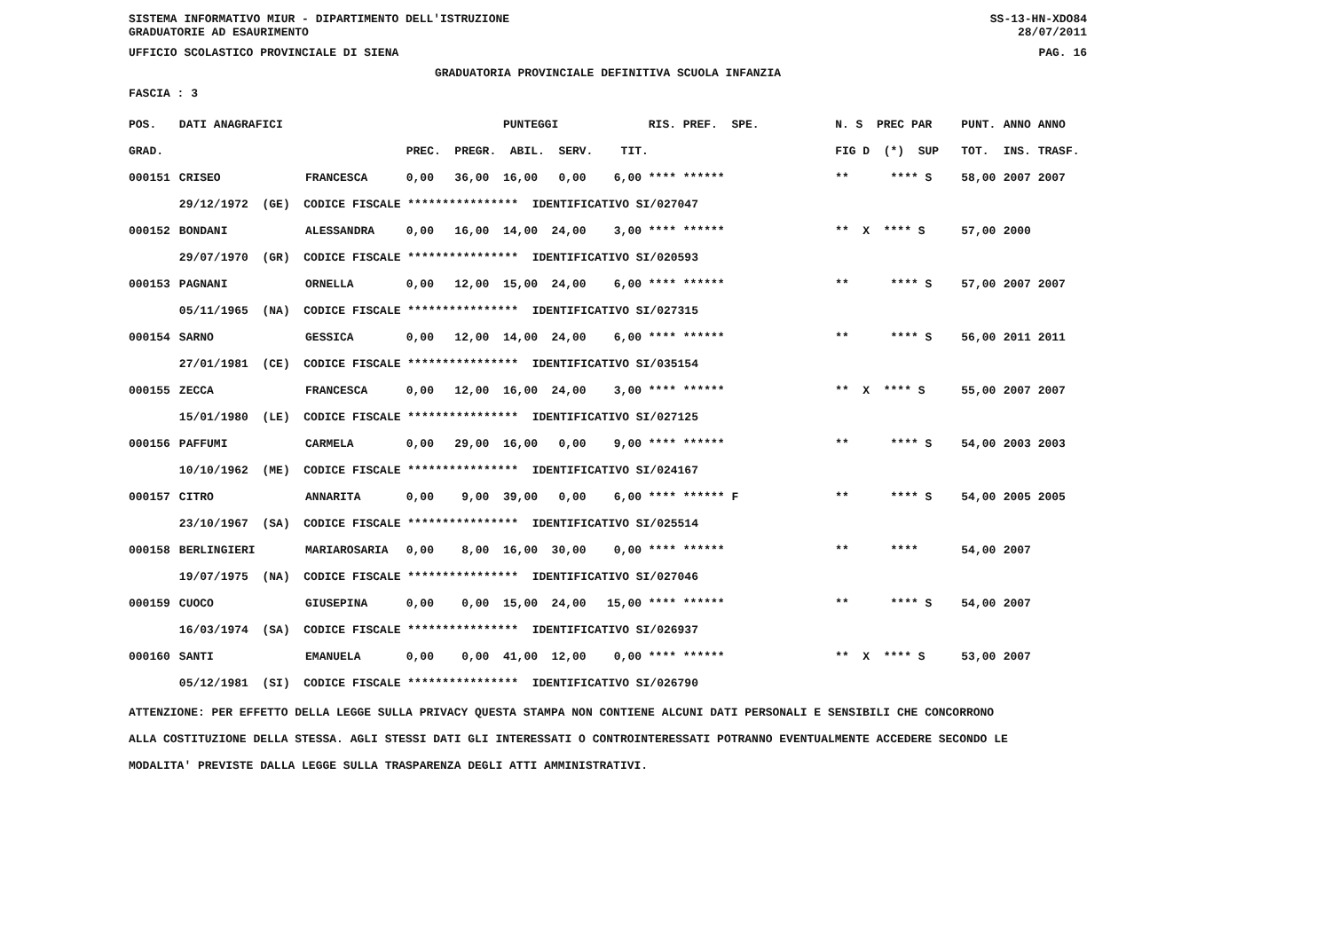SISTEMA INFORMATIVO MIUR - DIPARTIMENTO DELL'ISTRUZIONE SS-13-HN-XDO84
GRADUATORIE AD ESAURIMENTO 28/07/2011
UFFICIO SCOLASTICO PROVINCIALE DI SIENA PAG. 16
GRADUATORIA PROVINCIALE DEFINITIVA SCUOLA INFANZIA
FASCIA : 3
| POS. | DATI ANAGRAFICI | | PUNTEGGI RIS. PREF. SPE. | N. S PREC PAR | PUNT. | ANNO ANNO |
| --- | --- | --- | --- | --- | --- | --- |
| GRAD. | | | PREC. PREGR. ABIL. SERV. TIT. | FIG D (*) SUP | TOT. | INS. TRASF. |
| 000151 | CRISEO | FRANCESCA | 0,00 36,00 16,00 0,00 6,00 **** ****** | ** **** S | 58,00 | 2007 2007 |
| | 29/12/1972 (GE) CODICE FISCALE **************** IDENTIFICATIVO SI/027047 | | | | | |
| 000152 | BONDANI | ALESSANDRA | 0,00 16,00 14,00 24,00 3,00 **** ****** | ** X **** S | 57,00 | 2000 |
| | 29/07/1970 (GR) CODICE FISCALE **************** IDENTIFICATIVO SI/020593 | | | | | |
| 000153 | PAGNANI | ORNELLA | 0,00 12,00 15,00 24,00 6,00 **** ****** | ** **** S | 57,00 | 2007 2007 |
| | 05/11/1965 (NA) CODICE FISCALE **************** IDENTIFICATIVO SI/027315 | | | | | |
| 000154 | SARNO | GESSICA | 0,00 12,00 14,00 24,00 6,00 **** ****** | ** **** S | 56,00 | 2011 2011 |
| | 27/01/1981 (CE) CODICE FISCALE **************** IDENTIFICATIVO SI/035154 | | | | | |
| 000155 | ZECCA | FRANCESCA | 0,00 12,00 16,00 24,00 3,00 **** ****** | ** X **** S | 55,00 | 2007 2007 |
| | 15/01/1980 (LE) CODICE FISCALE **************** IDENTIFICATIVO SI/027125 | | | | | |
| 000156 | PAFFUMI | CARMELA | 0,00 29,00 16,00 0,00 9,00 **** ****** | ** **** S | 54,00 | 2003 2003 |
| | 10/10/1962 (ME) CODICE FISCALE **************** IDENTIFICATIVO SI/024167 | | | | | |
| 000157 | CITRO | ANNARITA | 0,00 9,00 39,00 0,00 6,00 **** ****** F | ** **** S | 54,00 | 2005 2005 |
| | 23/10/1967 (SA) CODICE FISCALE **************** IDENTIFICATIVO SI/025514 | | | | | |
| 000158 | BERLINGIERI | MARIAROSARIA | 0,00 8,00 16,00 30,00 0,00 **** ****** | ** **** | 54,00 | 2007 |
| | 19/07/1975 (NA) CODICE FISCALE **************** IDENTIFICATIVO SI/027046 | | | | | |
| 000159 | CUOCO | GIUSEPINA | 0,00 0,00 15,00 24,00 15,00 **** ****** | ** **** S | 54,00 | 2007 |
| | 16/03/1974 (SA) CODICE FISCALE **************** IDENTIFICATIVO SI/026937 | | | | | |
| 000160 | SANTI | EMANUELA | 0,00 0,00 41,00 12,00 0,00 **** ****** | ** X **** S | 53,00 | 2007 |
| | 05/12/1981 (SI) CODICE FISCALE **************** IDENTIFICATIVO SI/026790 | | | | | |
ATTENZIONE: PER EFFETTO DELLA LEGGE SULLA PRIVACY QUESTA STAMPA NON CONTIENE ALCUNI DATI PERSONALI E SENSIBILI CHE CONCORRONO
ALLA COSTITUZIONE DELLA STESSA. AGLI STESSI DATI GLI INTERESSATI O CONTROINTERESSATI POTRANNO EVENTUALMENTE ACCEDERE SECONDO LE
MODALITA' PREVISTE DALLA LEGGE SULLA TRASPARENZA DEGLI ATTI AMMINISTRATIVI.